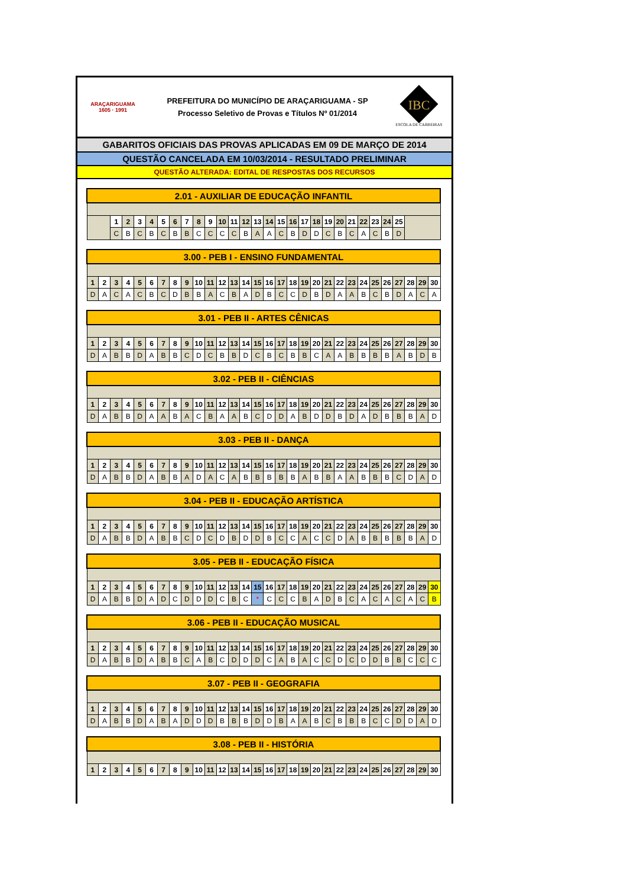ARAÇARIGUAMA
1605 · 1991
PREFEITURA DO MUNICÍPIO DE ARAÇARIGUAMA - SP
Processo Seletivo de Provas e Títulos Nº 01/2014
IBC
ESCOLA DE CARREIRAS
GABARITOS OFICIAIS DAS PROVAS APLICADAS EM 09 DE MARÇO DE 2014
QUESTÃO CANCELADA EM 10/03/2014 - RESULTADO PRELIMINAR
QUESTÃO ALTERADA: EDITAL DE RESPOSTAS DOS RECURSOS
| 2.01 - AUXILIAR DE EDUCAÇÃO INFANTIL | | | | | | | | | | | | | | | | | | | | | | | | | | |
| --- | --- | --- | --- | --- | --- | --- | --- | --- | --- | --- | --- | --- | --- | --- | --- | --- | --- | --- | --- | --- | --- | --- | --- | --- | --- | --- |
| | 1 | 2 | 3 | 4 | 5 | 6 | 7 | 8 | 9 | 10 | 11 | 12 | 13 | 14 | 15 | 16 | 17 | 18 | 19 | 20 | 21 | 22 | 23 | 24 | 25 | |
| | C | B | C | B | C | B | B | C | C | C | C | B | A | A | C | B | D | D | C | B | C | A | C | B | D | |
| 3.00 - PEB I - ENSINO FUNDAMENTAL | | | | | | | | | | | | | | | | | | | | | | | | | | | | | |
| --- | --- | --- | --- | --- | --- | --- | --- | --- | --- | --- | --- | --- | --- | --- | --- | --- | --- | --- | --- | --- | --- | --- | --- | --- | --- | --- | --- | --- | --- |
| 1 | 2 | 3 | 4 | 5 | 6 | 7 | 8 | 9 | 10 | 11 | 12 | 13 | 14 | 15 | 16 | 17 | 18 | 19 | 20 | 21 | 22 | 23 | 24 | 25 | 26 | 27 | 28 | 29 | 30 |
| D | A | C | A | C | B | C | D | B | B | A | C | B | A | D | B | C | C | D | B | D | A | A | B | C | B | D | A | C | A |
| 3.01 - PEB II - ARTES CÊNICAS | | | | | | | | | | | | | | | | | | | | | | | | | | | | | |
| --- | --- | --- | --- | --- | --- | --- | --- | --- | --- | --- | --- | --- | --- | --- | --- | --- | --- | --- | --- | --- | --- | --- | --- | --- | --- | --- | --- | --- | --- |
| 1 | 2 | 3 | 4 | 5 | 6 | 7 | 8 | 9 | 10 | 11 | 12 | 13 | 14 | 15 | 16 | 17 | 18 | 19 | 20 | 21 | 22 | 23 | 24 | 25 | 26 | 27 | 28 | 29 | 30 |
| D | A | B | B | D | A | B | B | C | D | C | B | B | D | C | B | C | B | B | C | A | A | B | B | B | B | A | B | D | B |
| 3.02 - PEB II - CIÊNCIAS | | | | | | | | | | | | | | | | | | | | | | | | | | | | | |
| --- | --- | --- | --- | --- | --- | --- | --- | --- | --- | --- | --- | --- | --- | --- | --- | --- | --- | --- | --- | --- | --- | --- | --- | --- | --- | --- | --- | --- | --- |
| 1 | 2 | 3 | 4 | 5 | 6 | 7 | 8 | 9 | 10 | 11 | 12 | 13 | 14 | 15 | 16 | 17 | 18 | 19 | 20 | 21 | 22 | 23 | 24 | 25 | 26 | 27 | 28 | 29 | 30 |
| D | A | B | B | D | A | A | B | A | C | B | A | A | B | C | D | D | A | B | D | D | B | D | A | D | B | B | B | A | D |
| 3.03 - PEB II - DANÇA | | | | | | | | | | | | | | | | | | | | | | | | | | | | | |
| --- | --- | --- | --- | --- | --- | --- | --- | --- | --- | --- | --- | --- | --- | --- | --- | --- | --- | --- | --- | --- | --- | --- | --- | --- | --- | --- | --- | --- | --- |
| 1 | 2 | 3 | 4 | 5 | 6 | 7 | 8 | 9 | 10 | 11 | 12 | 13 | 14 | 15 | 16 | 17 | 18 | 19 | 20 | 21 | 22 | 23 | 24 | 25 | 26 | 27 | 28 | 29 | 30 |
| D | A | B | B | D | A | B | B | A | D | A | C | A | B | B | B | B | B | A | B | B | A | A | B | B | B | C | D | A | D |
| 3.04 - PEB II - EDUCAÇÃO ARTÍSTICA | | | | | | | | | | | | | | | | | | | | | | | | | | | | | |
| --- | --- | --- | --- | --- | --- | --- | --- | --- | --- | --- | --- | --- | --- | --- | --- | --- | --- | --- | --- | --- | --- | --- | --- | --- | --- | --- | --- | --- | --- |
| 1 | 2 | 3 | 4 | 5 | 6 | 7 | 8 | 9 | 10 | 11 | 12 | 13 | 14 | 15 | 16 | 17 | 18 | 19 | 20 | 21 | 22 | 23 | 24 | 25 | 26 | 27 | 28 | 29 | 30 |
| D | A | B | B | D | A | B | B | C | D | C | D | B | D | D | B | C | C | A | C | C | D | A | B | B | B | B | B | A | D |
| 3.05 - PEB II - EDUCAÇÃO FÍSICA | | | | | | | | | | | | | | | | | | | | | | | | | | | | | |
| --- | --- | --- | --- | --- | --- | --- | --- | --- | --- | --- | --- | --- | --- | --- | --- | --- | --- | --- | --- | --- | --- | --- | --- | --- | --- | --- | --- | --- | --- |
| 1 | 2 | 3 | 4 | 5 | 6 | 7 | 8 | 9 | 10 | 11 | 12 | 13 | 14 | 15 | 16 | 17 | 18 | 19 | 20 | 21 | 22 | 23 | 24 | 25 | 26 | 27 | 28 | 29 | 30 |
| D | A | B | B | D | A | D | C | D | D | D | C | B | C | * | C | C | C | B | A | D | B | C | A | C | A | C | A | C | B |
| 3.06 - PEB II - EDUCAÇÃO MUSICAL | | | | | | | | | | | | | | | | | | | | | | | | | | | | | |
| --- | --- | --- | --- | --- | --- | --- | --- | --- | --- | --- | --- | --- | --- | --- | --- | --- | --- | --- | --- | --- | --- | --- | --- | --- | --- | --- | --- | --- | --- |
| 1 | 2 | 3 | 4 | 5 | 6 | 7 | 8 | 9 | 10 | 11 | 12 | 13 | 14 | 15 | 16 | 17 | 18 | 19 | 20 | 21 | 22 | 23 | 24 | 25 | 26 | 27 | 28 | 29 | 30 |
| D | A | B | B | D | A | B | B | C | A | B | C | D | D | D | C | A | B | A | C | C | D | C | D | D | B | B | C | C | C |
| 3.07 - PEB II - GEOGRAFIA | | | | | | | | | | | | | | | | | | | | | | | | | | | | | |
| --- | --- | --- | --- | --- | --- | --- | --- | --- | --- | --- | --- | --- | --- | --- | --- | --- | --- | --- | --- | --- | --- | --- | --- | --- | --- | --- | --- | --- | --- |
| 1 | 2 | 3 | 4 | 5 | 6 | 7 | 8 | 9 | 10 | 11 | 12 | 13 | 14 | 15 | 16 | 17 | 18 | 19 | 20 | 21 | 22 | 23 | 24 | 25 | 26 | 27 | 28 | 29 | 30 |
| D | A | B | B | D | A | B | A | D | D | D | B | B | B | D | D | B | A | A | B | C | B | B | B | C | C | D | D | A | D |
| 3.08 - PEB II - HISTÓRIA | | | | | | | | | | | | | | | | | | | | | | | | | | | | | |
| --- | --- | --- | --- | --- | --- | --- | --- | --- | --- | --- | --- | --- | --- | --- | --- | --- | --- | --- | --- | --- | --- | --- | --- | --- | --- | --- | --- | --- | --- |
| 1 | 2 | 3 | 4 | 5 | 6 | 7 | 8 | 9 | 10 | 11 | 12 | 13 | 14 | 15 | 16 | 17 | 18 | 19 | 20 | 21 | 22 | 23 | 24 | 25 | 26 | 27 | 28 | 29 | 30 |